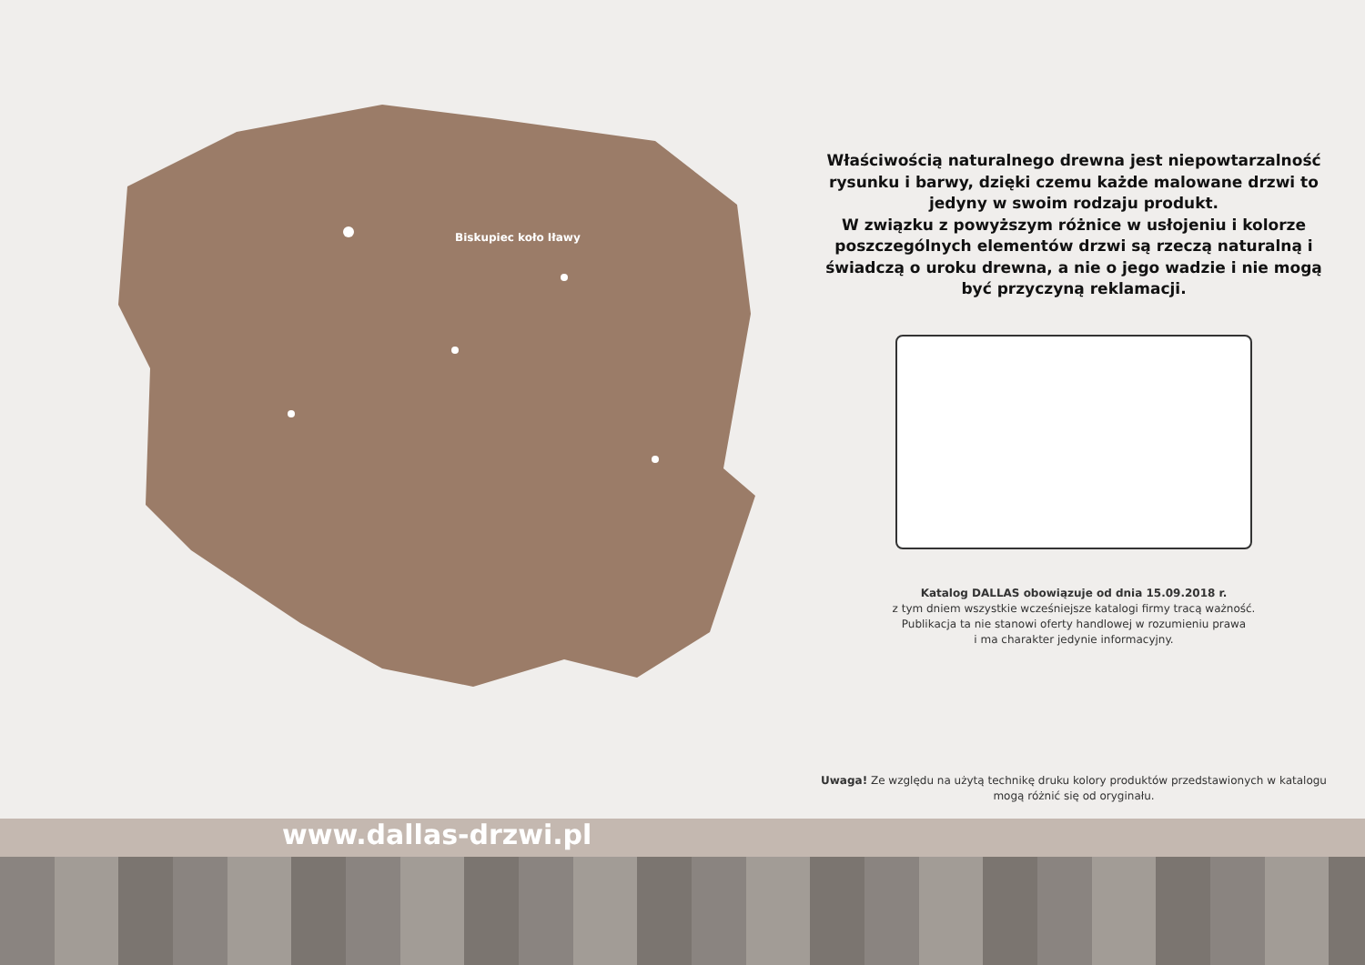Biskupiec koło Iławy
Właściwością naturalnego drewna jest niepowtarzalność rysunku i barwy, dzięki czemu każde malowane drzwi to jedyny w swoim rodzaju produkt.
W związku z powyższym różnice w usłojeniu i kolorze poszczególnych elementów drzwi są rzeczą naturalną i świadczą o uroku drewna, a nie o jego wadzie i nie mogą być przyczyną reklamacji.
Katalog DALLAS obowiązuje od dnia 15.09.2018 r.
z tym dniem wszystkie wcześniejsze katalogi firmy tracą ważność.
Publikacja ta nie stanowi oferty handlowej w rozumieniu prawa
i ma charakter jedynie informacyjny.
Uwaga! Ze względu na użytą technikę druku kolory produktów przedstawionych w katalogu mogą różnić się od oryginału.
www.dallas-drzwi.pl